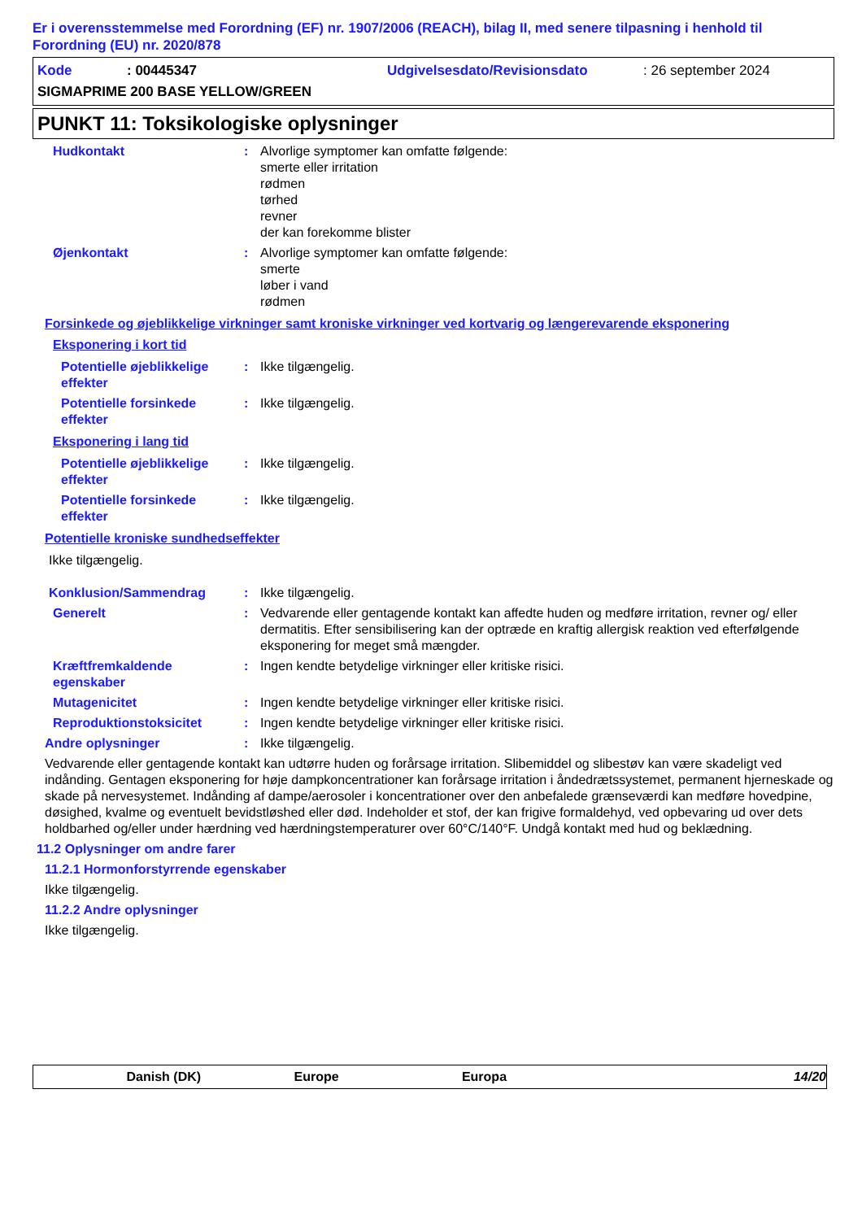Er i overensstemmelse med Forordning (EF) nr. 1907/2006 (REACH), bilag II, med senere tilpasning i henhold til Forordning (EU) nr. 2020/878
Kode: 00445347 Udgivelsesdato/Revisionsdato: 26 september 2024
SIGMAPRIME 200 BASE YELLOW/GREEN
PUNKT 11: Toksikologiske oplysninger
Hudkontakt: Alvorlige symptomer kan omfatte følgende:
smerte eller irritation
rødmen
tørhed
revner
der kan forekomme blister
Øjenkontakt: Alvorlige symptomer kan omfatte følgende:
smerte
løber i vand
rødmen
Forsinkede og øjeblikkelige virkninger samt kroniske virkninger ved kortvarig og længerevarende eksponering
Eksponering i kort tid
Potentielle øjeblikkelige effekter: Ikke tilgængelig.
Potentielle forsinkede effekter: Ikke tilgængelig.
Eksponering i lang tid
Potentielle øjeblikkelige effekter: Ikke tilgængelig.
Potentielle forsinkede effekter: Ikke tilgængelig.
Potentielle kroniske sundhedseffekter
Ikke tilgængelig.
Konklusion/Sammendrag: Ikke tilgængelig.
Generelt: Vedvarende eller gentagende kontakt kan affedte huden og medføre irritation, revner og/ eller dermatitis. Efter sensibilisering kan der optræde en kraftig allergisk reaktion ved efterfølgende eksponering for meget små mængder.
Kræftfremkaldende egenskaber: Ingen kendte betydelige virkninger eller kritiske risici.
Mutagenicitet: Ingen kendte betydelige virkninger eller kritiske risici.
Reproduktionstoksicitet: Ingen kendte betydelige virkninger eller kritiske risici.
Andre oplysninger: Ikke tilgængelig.
Vedvarende eller gentagende kontakt kan udtørre huden og forårsage irritation. Slibemiddel og slibestøv kan være skadeligt ved indånding. Gentagen eksponering for høje dampkoncentrationer kan forårsage irritation i åndedrætssystemet, permanent hjerneskade og skade på nervesystemet. Indånding af dampe/aerosoler i koncentrationer over den anbefalede grænseværdi kan medføre hovedpine, døsighed, kvalme og eventuelt bevidstløshed eller død. Indeholder et stof, der kan frigive formaldehyd, ved opbevaring ud over dets holdbarhed og/eller under hærdning ved hærdningstemperaturer over 60°C/140°F. Undgå kontakt med hud og beklædning.
11.2 Oplysninger om andre farer
11.2.1 Hormonforstyrrende egenskaber
Ikke tilgængelig.
11.2.2 Andre oplysninger
Ikke tilgængelig.
Danish (DK) Europe Europa 14/20